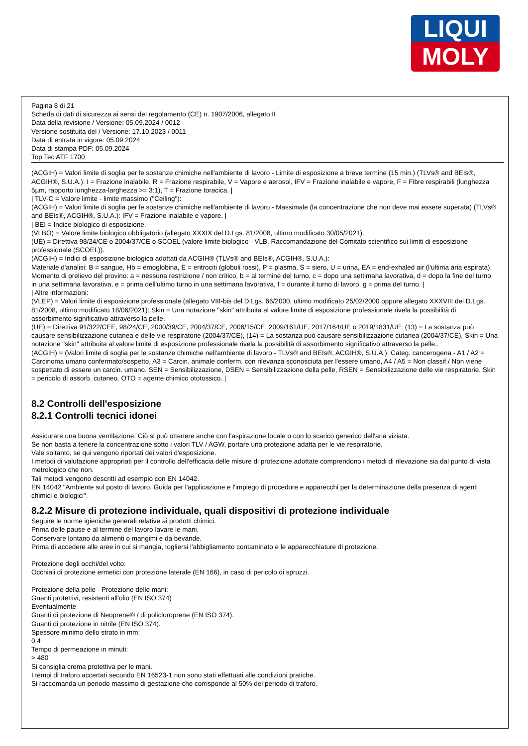LIQUI
MOLY
Pagina 8 di 21
Scheda di dati di sicurezza ai sensi del regolamento (CE) n. 1907/2006, allegato II
Data della revisione / Versione: 05.09.2024 / 0012
Versione sostituita del / Versione: 17.10.2023 / 0011
Data di entrata in vigore: 05.09.2024
Data di stampa PDF: 05.09.2024
Top Tec ATF 1700
(ACGIH) = Valori limite di soglia per le sostanze chimiche nell'ambiente di lavoro - Limite di esposizione a breve termine (15 min.) (TLVs® and BEIs®, ACGIH®, S.U.A.): I = Frazione inalabile, R = Frazione respirabile, V = Vapore e aerosol, IFV = Frazione inalabile e vapore, F = Fibre respirabili (lunghezza 5µm, rapporto lunghezza-larghezza >= 3:1), T = Frazione toracica. |
| TLV-C = Valore limite - limite massimo ("Ceiling"):
(ACGIH) = Valori limite di soglia per le sostanze chimiche nell'ambiente di lavoro - Massimale (la concentrazione che non deve mai essere superata) (TLVs® and BEIs®, ACGIH®, S.U.A.): IFV = Frazione inalabile e vapore. |
| BEI = Indice biologico di esposizione.
(VLBO) = Valore limite biologico obbligatorio (allegato XXXIX del D.Lgs. 81/2008, ultimo modificato 30/05/2021).
(UE) = Direttiva 98/24/CE o 2004/37/CE o SCOEL (valore limite biologico - VLB, Raccomandazione del Comitato scientifico sui limiti di esposizione professionale (SCOEL)).
(ACGIH) = Indici di esposizione biologica adottati da ACGIH® (TLVs® and BEIs®, ACGIH®, S.U.A.):
Materiale d'analisi: B = sangue, Hb = emoglobina, E = eritrociti (globuli rossi), P = plasma, S = siero, U = urina, EA = end-exhaled air (l'ultima aria espirata).
Momento di prelievo del provino: a = nessuna restrizione / non critico, b = al termine del turno, c = dopo una settimana lavorativa, d = dopo la fine del turno in una settimana lavorativa, e = prima dell'ultimo turno in una settimana lavorativa, f = durante il turno di lavoro, g = prima del turno. |
| Altre informazioni:
(VLEP) = Valori limite di esposizione professionale (allegato VIII-bis del D.Lgs. 66/2000, ultimo modificato 25/02/2000 oppure allegato XXXVIII del D.Lgs. 81/2008, ultimo modificato 18/06/2021): Skin = Una notazione "skin" attribuita al valore limite di esposizione professionale rivela la possibilità di assorbimento significativo attraverso la pelle.
(UE) = Direttiva 91/322/CEE, 98/24/CE, 2000/39/CE, 2004/37/CE, 2006/15/CE, 2009/161/UE, 2017/164/UE o 2019/1831/UE: (13) = La sostanza può causare sensibilizzazione cutanea e delle vie respiratorie (2004/37/CE), (14) = La sostanza può causare sensibilizzazione cutanea (2004/37/CE), Skin = Una notazione "skin" attribuita al valore limite di esposizione professionale rivela la possibilità di assorbimento significativo attraverso la pelle..
(ACGIH) = (Valori limite di soglia per le sostanze chimiche nell'ambiente di lavoro - TLVs® and BEIs®, ACGIH®, S.U.A.): Categ. cancerogena - A1 / A2 = Carcinoma umano confermato/sospetto, A3 = Carcin. animale conferm. con rilevanza sconosciuta per l'essere umano, A4 / A5 = Non classif./ Non viene sospettato di essere un carcin. umano. SEN = Sensibilizzazione, DSEN = Sensibilizzazione della pelle, RSEN = Sensibilizzazione delle vie respiratorie. Skin = pericolo di assorb. cutaneo. OTO = agente chimico ototossico. |
8.2 Controlli dell'esposizione
8.2.1 Controlli tecnici idonei
Assicurare una buona ventilazione. Ciò si può ottenere anche con l'aspirazione locale o con lo scarico generico dell'aria viziata.
Se non basta a tenere la concentrazione sotto i valori TLV / AGW, portare una protezione adatta per le vie respiratorie.
Vale soltanto, se qui vengono riportati dei valori d'esposizione.
I metodi di valutazione appropriati per il controllo dell'efficacia delle misure di protezione adottate comprendono i metodi di rilevazione sia dal punto di vista metrologico che non.
Tali metodi vengono descritti ad esempio con EN 14042.
EN 14042 "Ambiente sul posto di lavoro. Guida per l'applicazione e l'impiego di procedure e apparecchi per la determinazione della presenza di agenti chimici e biologici".
8.2.2 Misure di protezione individuale, quali dispositivi di protezione individuale
Seguire le norme igieniche generali relative ai prodotti chimici.
Prima delle pause e al termine del lavoro lavare le mani.
Conservare lontano da alimenti o mangimi e da bevande.
Prima di accedere alle aree in cui si mangia, togliersi l'abbigliamento contaminato e le apparecchiature di protezione.
Protezione degli occhi/del volto:
Occhiali di protezione ermetici con protezione laterale (EN 166), in caso di pericolo di spruzzi.
Protezione della pelle - Protezione delle mani:
Guanti protettivi, resistenti all'olio (EN ISO 374)
Eventualmente
Guanti di protezione di Neoprene® / di policloroprene (EN ISO 374).
Guanti di protezione in nitrile (EN ISO 374).
Spessore minimo dello strato in mm:
0,4
Tempo di permeazione in minuti:
> 480
Si consiglia crema protettiva per le mani.
I tempi di traforo accertati secondo EN 16523-1 non sono stati effettuati alle condizioni pratiche.
Si raccomanda un periodo massimo di gestazione che corrisponde al 50% del periodo di traforo.